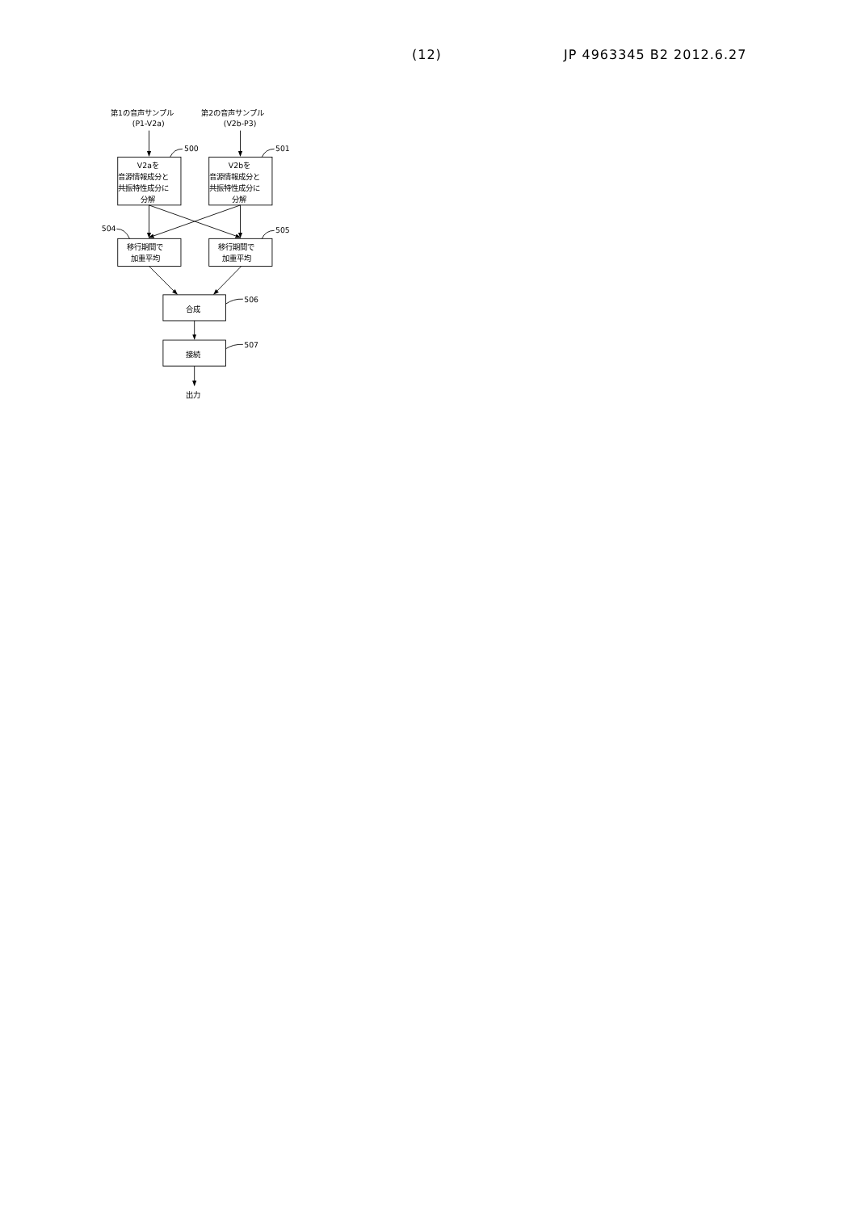(12) JP 4963345 B2 2012.6.27
第1の音声サンプル
(P1-V2a)
第2の音声サンプル
(V2b-P3)
500
501
V2aを
音源情報成分と
共振特性成分に
分解
V2bを
音源情報成分と
共振特性成分に
分解
504
505
移行期間で
加重平均
移行期間で
加重平均
506
合成
507
接続
出力